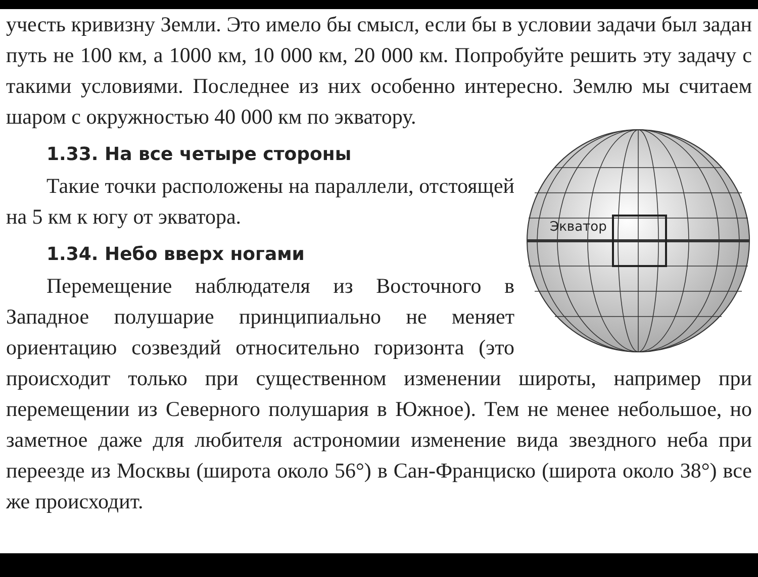учесть кривизну Земли. Это имело бы смысл, если бы в условии задачи был задан путь не 100 км, а 1000 км, 10 000 км, 20 000 км. Попробуйте решить эту задачу с такими условиями. Последнее из них особенно интересно. Землю мы считаем шаром с окружностью 40 000 км по экватору.
Экватор
1.33. На все четыре стороны
Такие точки расположены на параллели, отстоящей на 5 км к югу от экватора.
1.34. Небо вверх ногами
Перемещение наблюдателя из Восточного в Западное полушарие принципиально не меняет ориентацию созвездий относительно горизонта (это происходит только при существенном изменении широты, например при перемещении из Северного полушария в Южное). Тем не менее небольшое, но заметное даже для любителя астрономии изменение вида звездного неба при переезде из Москвы (широта около 56°) в Сан-Франциско (широта около 38°) все же происходит.